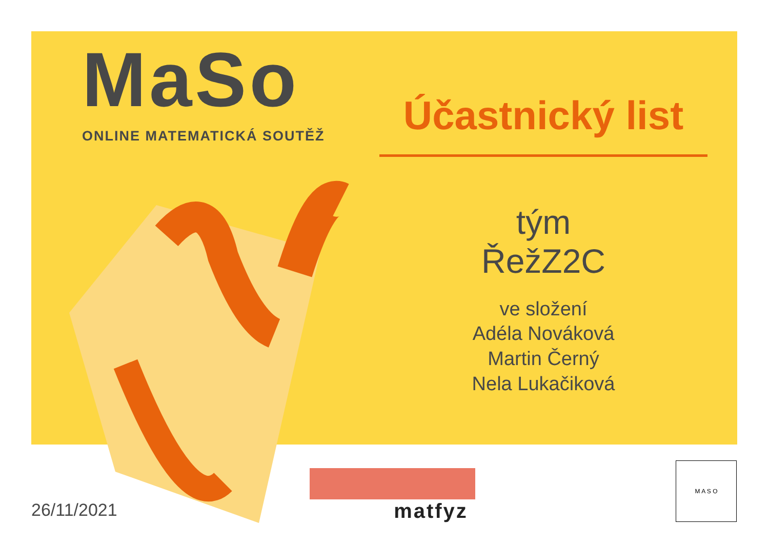MaSo
ONLINE MATEMATICKÁ SOUTĚŽ
Účastnický list
tým
ŘežZ2C
ve složení
Adéla Nováková
Martin Černý
Nela Lukačiková
26/11/2021
matfyz
M A S O